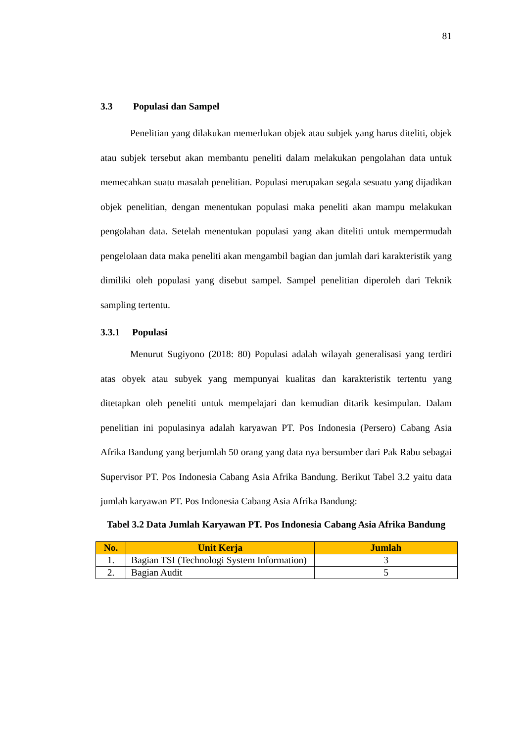81
3.3 Populasi dan Sampel
Penelitian yang dilakukan memerlukan objek atau subjek yang harus diteliti, objek atau subjek tersebut akan membantu peneliti dalam melakukan pengolahan data untuk memecahkan suatu masalah penelitian. Populasi merupakan segala sesuatu yang dijadikan objek penelitian, dengan menentukan populasi maka peneliti akan mampu melakukan pengolahan data. Setelah menentukan populasi yang akan diteliti untuk mempermudah pengelolaan data maka peneliti akan mengambil bagian dan jumlah dari karakteristik yang dimiliki oleh populasi yang disebut sampel. Sampel penelitian diperoleh dari Teknik sampling tertentu.
3.3.1 Populasi
Menurut Sugiyono (2018: 80) Populasi adalah wilayah generalisasi yang terdiri atas obyek atau subyek yang mempunyai kualitas dan karakteristik tertentu yang ditetapkan oleh peneliti untuk mempelajari dan kemudian ditarik kesimpulan. Dalam penelitian ini populasinya adalah karyawan PT. Pos Indonesia (Persero) Cabang Asia Afrika Bandung yang berjumlah 50 orang yang data nya bersumber dari Pak Rabu sebagai Supervisor PT. Pos Indonesia Cabang Asia Afrika Bandung. Berikut Tabel 3.2 yaitu data jumlah karyawan PT. Pos Indonesia Cabang Asia Afrika Bandung:
Tabel 3.2 Data Jumlah Karyawan PT. Pos Indonesia Cabang Asia Afrika Bandung
| No. | Unit Kerja | Jumlah |
| --- | --- | --- |
| 1. | Bagian TSI (Technologi System Information) | 3 |
| 2. | Bagian Audit | 5 |